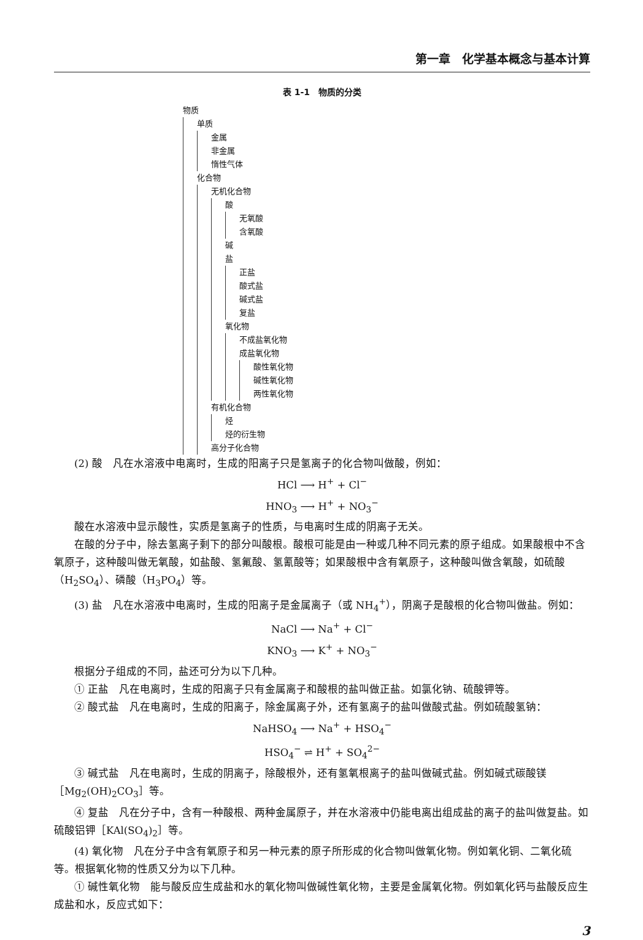第一章　化学基本概念与基本计算
表 1-1　物质的分类
物质
单质
金属
非金属
惰性气体
化合物
无机化合物
酸
无氧酸
含氧酸
碱
盐
正盐
酸式盐
碱式盐
复盐
氧化物
不成盐氧化物
成盐氧化物
酸性氧化物
碱性氧化物
两性氧化物
有机化合物
烃
烃的衍生物
高分子化合物
(2) 酸　凡在水溶液中电离时，生成的阳离子只是氢离子的化合物叫做酸，例如：
HCl ⟶ H<sup>+</sup> + Cl<sup>−</sup>
HNO<sub>3</sub> ⟶ H<sup>+</sup> + NO<sub>3</sub><sup>−</sup>
酸在水溶液中显示酸性，实质是氢离子的性质，与电离时生成的阴离子无关。
在酸的分子中，除去氢离子剩下的部分叫酸根。酸根可能是由一种或几种不同元素的原子组成。如果酸根中不含氧原子，这种酸叫做无氧酸，如盐酸、氢氟酸、氢氰酸等；如果酸根中含有氧原子，这种酸叫做含氧酸，如硫酸（H<sub>2</sub>SO<sub>4</sub>）、磷酸（H<sub>3</sub>PO<sub>4</sub>）等。
(3) 盐　凡在水溶液中电离时，生成的阳离子是金属离子（或 NH<sub>4</sub><sup>+</sup>），阴离子是酸根的化合物叫做盐。例如：
NaCl ⟶ Na<sup>+</sup> + Cl<sup>−</sup>
KNO<sub>3</sub> ⟶ K<sup>+</sup> + NO<sub>3</sub><sup>−</sup>
根据分子组成的不同，盐还可分为以下几种。
① 正盐　凡在电离时，生成的阳离子只有金属离子和酸根的盐叫做正盐。如氯化钠、硫酸钾等。
② 酸式盐　凡在电离时，生成的阳离子，除金属离子外，还有氢离子的盐叫做酸式盐。例如硫酸氢钠：
NaHSO<sub>4</sub> ⟶ Na<sup>+</sup> + HSO<sub>4</sub><sup>−</sup>
HSO<sub>4</sub><sup>−</sup> ⇌ H<sup>+</sup> + SO<sub>4</sub><sup>2−</sup>
③ 碱式盐　凡在电离时，生成的阴离子，除酸根外，还有氢氧根离子的盐叫做碱式盐。例如碱式碳酸镁［Mg<sub>2</sub>(OH)<sub>2</sub>CO<sub>3</sub>］等。
④ 复盐　凡在分子中，含有一种酸根、两种金属原子，并在水溶液中仍能电离出组成盐的离子的盐叫做复盐。如硫酸铝钾［KAl(SO<sub>4</sub>)<sub>2</sub>］等。
(4) 氧化物　凡在分子中含有氧原子和另一种元素的原子所形成的化合物叫做氧化物。例如氧化铜、二氧化硫等。根据氧化物的性质又分为以下几种。
① 碱性氧化物　能与酸反应生成盐和水的氧化物叫做碱性氧化物，主要是金属氧化物。例如氧化钙与盐酸反应生成盐和水，反应式如下：
3